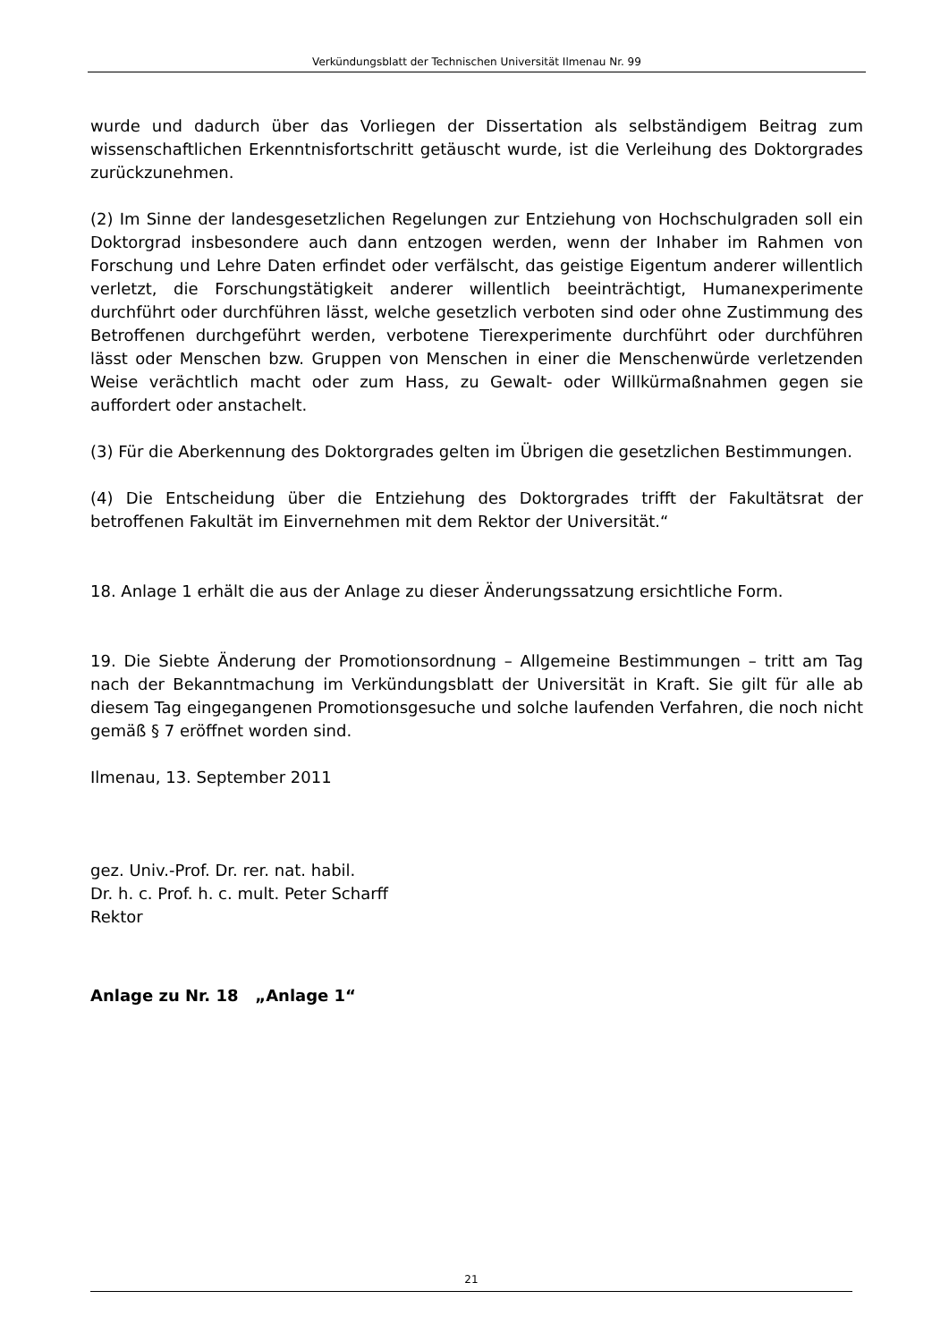Verkündungsblatt der Technischen Universität Ilmenau Nr. 99
wurde und dadurch über das Vorliegen der Dissertation als selbständigem Beitrag zum wissenschaftlichen Erkenntnisfortschritt getäuscht wurde, ist die Verleihung des Doktorgrades zurückzunehmen.
(2) Im Sinne der landesgesetzlichen Regelungen zur Entziehung von Hochschulgraden soll ein Doktorgrad insbesondere auch dann entzogen werden, wenn der Inhaber im Rahmen von Forschung und Lehre Daten erfindet oder verfälscht, das geistige Eigentum anderer willentlich verletzt, die Forschungstätigkeit anderer willentlich beeinträchtigt, Humanexperimente durchführt oder durchführen lässt, welche gesetzlich verboten sind oder ohne Zustimmung des Betroffenen durchgeführt werden, verbotene Tierexperimente durchführt oder durchführen lässt oder Menschen bzw. Gruppen von Menschen in einer die Menschenwürde verletzenden Weise verächtlich macht oder zum Hass, zu Gewalt- oder Willkürmaßnahmen gegen sie auffordert oder anstachelt.
(3) Für die Aberkennung des Doktorgrades gelten im Übrigen die gesetzlichen Bestimmungen.
(4) Die Entscheidung über die Entziehung des Doktorgrades trifft der Fakultätsrat der betroffenen Fakultät im Einvernehmen mit dem Rektor der Universität.“
18. Anlage 1 erhält die aus der Anlage zu dieser Änderungssatzung ersichtliche Form.
19. Die Siebte Änderung der Promotionsordnung – Allgemeine Bestimmungen – tritt am Tag nach der Bekanntmachung im Verkündungsblatt der Universität in Kraft. Sie gilt für alle ab diesem Tag eingegangenen Promotionsgesuche und solche laufenden Verfahren, die noch nicht gemäß § 7 eröffnet worden sind.
Ilmenau, 13. September 2011
gez. Univ.-Prof. Dr. rer. nat. habil.
Dr. h. c. Prof. h. c. mult. Peter Scharff
Rektor
Anlage zu Nr. 18 „Anlage 1“
21